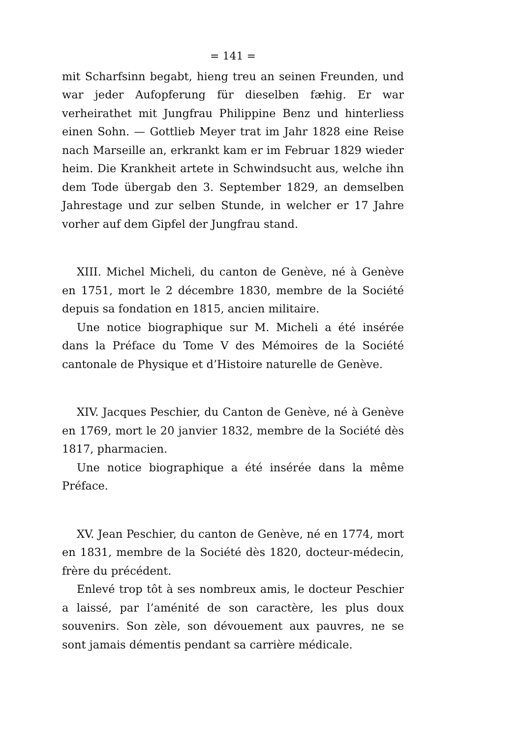= 141 =
mit Scharfsinn begabt, hieng treu an seinen Freunden, und war jeder Aufopferung für dieselben fæhig. Er war verheirathet mit Jungfrau Philippine Benz und hinterliess einen Sohn. — Gottlieb Meyer trat im Jahr 1828 eine Reise nach Marseille an, erkrankt kam er im Februar 1829 wieder heim. Die Krankheit artete in Schwindsucht aus, welche ihn dem Tode übergab den 3. September 1829, an demselben Jahrestage und zur selben Stunde, in welcher er 17 Jahre vorher auf dem Gipfel der Jungfrau stand.
XIII. Michel Micheli, du canton de Genève, né à Genève en 1751, mort le 2 décembre 1830, membre de la Société depuis sa fondation en 1815, ancien militaire.
Une notice biographique sur M. Micheli a été insérée dans la Préface du Tome V des Mémoires de la Société cantonale de Physique et d’Histoire naturelle de Genève.
XIV. Jacques Peschier, du Canton de Genève, né à Genève en 1769, mort le 20 janvier 1832, membre de la Société dès 1817, pharmacien.
Une notice biographique a été insérée dans la même Préface.
XV. Jean Peschier, du canton de Genève, né en 1774, mort en 1831, membre de la Société dès 1820, docteur-médecin, frère du précédent.
Enlevé trop tôt à ses nombreux amis, le docteur Peschier a laissé, par l’aménité de son caractère, les plus doux souvenirs. Son zèle, son dévouement aux pauvres, ne se sont jamais démentis pendant sa carrière médicale.